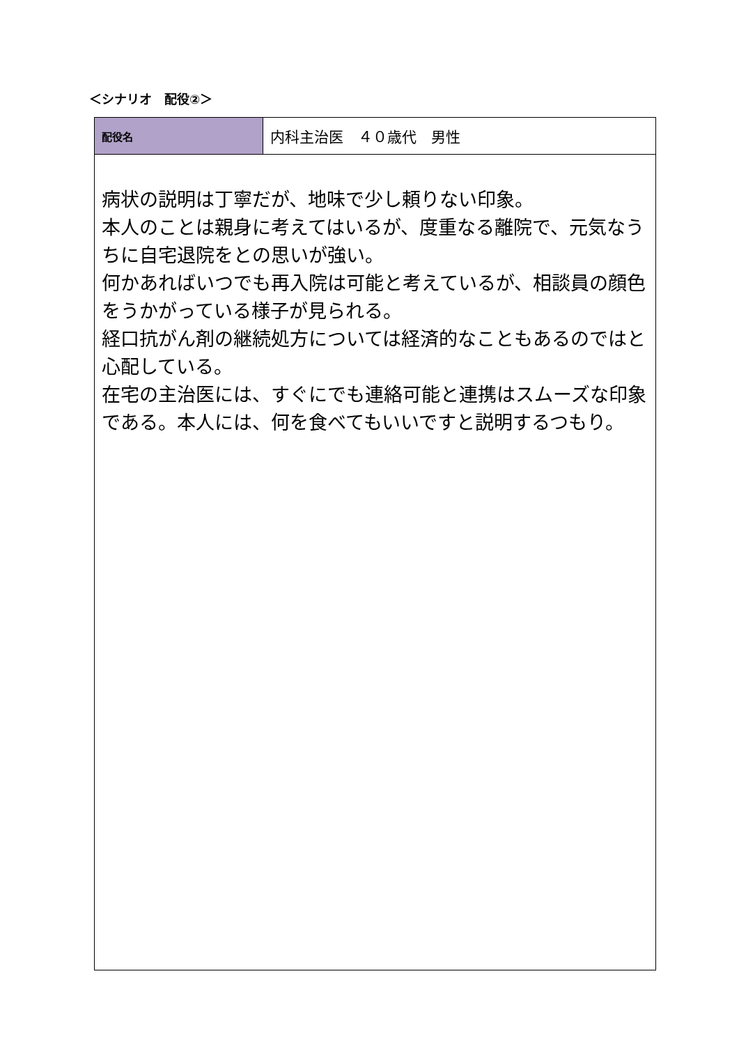＜シナリオ　配役②＞
| 配役名 | 内科主治医 ４０歳代 男性 |
| 病状の説明は丁寧だが、地味で少し頼りない印象。 本人のことは親身に考えてはいるが、度重なる離院で、元気なうちに自宅退院をとの思いが強い。 何かあればいつでも再入院は可能と考えているが、相談員の顔色をうかがっている様子が見られる。 経口抗がん剤の継続処方については経済的なこともあるのではと心配している。 在宅の主治医には、すぐにでも連絡可能と連携はスムーズな印象である。本人には、何を食べてもいいですと説明するつもり。 | |